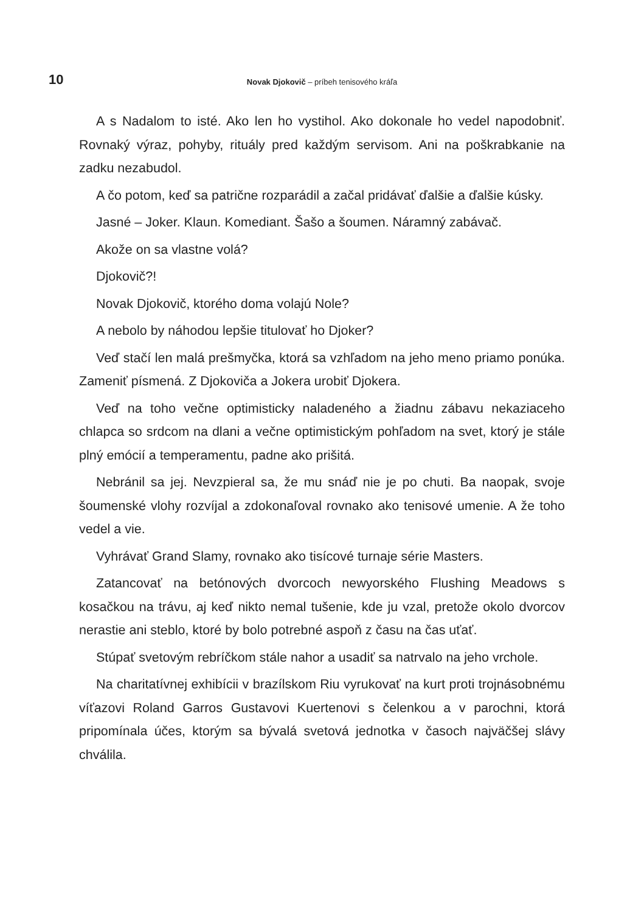10
Novak Djokovič – príbeh tenisového kráľa
A s Nadalom to isté. Ako len ho vystihol. Ako dokonale ho vedel napodobniť. Rovnaký výraz, pohyby, rituály pred každým servisom. Ani na poškrabkanie na zadku nezabudol.
A čo potom, keď sa patrične rozparádil a začal pridávať ďalšie a ďalšie kúsky.
Jasné – Joker. Klaun. Komediant. Šašo a šoumen. Náramný zabávač.
Akože on sa vlastne volá?
Djokovič?!
Novak Djokovič, ktorého doma volajú Nole?
A nebolo by náhodou lepšie titulovať ho Djoker?
Veď stačí len malá prešmyčka, ktorá sa vzhľadom na jeho meno priamo ponúka. Zameniť písmená. Z Djokoviča a Jokera urobiť Djokera.
Veď na toho večne optimisticky naladeného a žiadnu zábavu nekaziaceho chlapca so srdcom na dlani a večne optimistickým pohľadom na svet, ktorý je stále plný emócií a temperamentu, padne ako prišitá.
Nebránil sa jej. Nevzpieral sa, že mu snáď nie je po chuti. Ba naopak, svoje šoumenské vlohy rozvíjal a zdokonaľoval rovnako ako tenisové umenie. A že toho vedel a vie.
Vyhrávať Grand Slamy, rovnako ako tisícové turnaje série Masters.
Zatancovať na betónových dvorcoch newyorského Flushing Meadows s kosačkou na trávu, aj keď nikto nemal tušenie, kde ju vzal, pretože okolo dvorcov nerastie ani steblo, ktoré by bolo potrebné aspoň z času na čas uťať.
Stúpať svetovým rebríčkom stále nahor a usadiť sa natrvalo na jeho vrchole.
Na charitatívnej exhibícii v brazílskom Riu vyrukovať na kurt proti trojnásobnému víťazovi Roland Garros Gustavovi Kuertenovi s čelenkou a v parochni, ktorá pripomínala účes, ktorým sa bývalá svetová jednotka v časoch najväčšej slávy chválila.